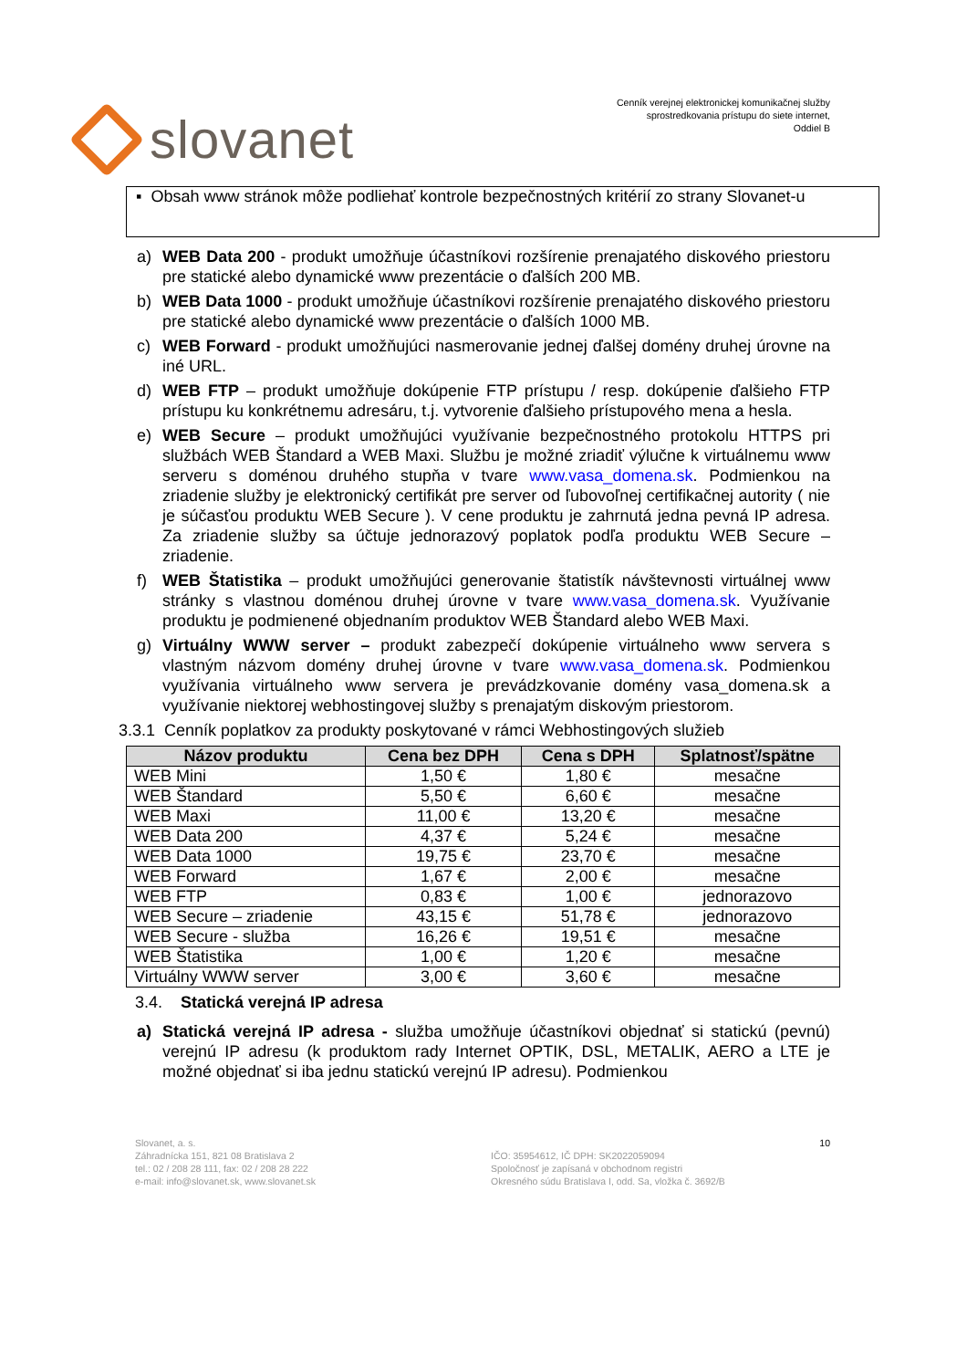slovanet
Cenník verejnej elektronickej komunikačnej služby
sprostredkovania prístupu do siete internet,
Oddiel B
▪ Obsah www stránok môže podliehať kontrole bezpečnostných kritérií zo strany Slovanet-u
a) WEB Data 200 - produkt umožňuje účastníkovi rozšírenie prenajatého diskového priestoru pre statické alebo dynamické www prezentácie o ďalších 200 MB.
b) WEB Data 1000 - produkt umožňuje účastníkovi rozšírenie prenajatého diskového priestoru pre statické alebo dynamické www prezentácie o ďalších 1000 MB.
c) WEB Forward - produkt umožňujúci nasmerovanie jednej ďalšej domény druhej úrovne na iné URL.
d) WEB FTP – produkt umožňuje dokúpenie FTP prístupu / resp. dokúpenie ďalšieho FTP prístupu ku konkrétnemu adresáru, t.j. vytvorenie ďalšieho prístupového mena a hesla.
e) WEB Secure – produkt umožňujúci využívanie bezpečnostného protokolu HTTPS pri službách WEB Štandard a WEB Maxi. Službu je možné zriadiť výlučne k virtuálnemu www serveru s doménou druhého stupňa v tvare www.vasa_domena.sk. Podmienkou na zriadenie služby je elektronický certifikát pre server od ľubovoľnej certifikačnej autority ( nie je súčasťou produktu WEB Secure ). V cene produktu je zahrnutá jedna pevná IP adresa. Za zriadenie služby sa účtuje jednorazový poplatok podľa produktu WEB Secure – zriadenie.
f) WEB Štatistika – produkt umožňujúci generovanie štatistík návštevnosti virtuálnej www stránky s vlastnou doménou druhej úrovne v tvare www.vasa_domena.sk. Využívanie produktu je podmienené objednaním produktov WEB Štandard alebo WEB Maxi.
g) Virtuálny WWW server – produkt zabezpečí dokúpenie virtuálneho www servera s vlastným názvom domény druhej úrovne v tvare www.vasa_domena.sk. Podmienkou využívania virtuálneho www servera je prevádzkovanie domény vasa_domena.sk a využívanie niektorej webhostingovej služby s prenajatým diskovým priestorom.
3.3.1 Cenník poplatkov za produkty poskytované v rámci Webhostingových služieb
| Názov produktu | Cena bez DPH | Cena s DPH | Splatnosť/spätne |
| --- | --- | --- | --- |
| WEB Mini | 1,50 € | 1,80 € | mesačne |
| WEB Štandard | 5,50 € | 6,60 € | mesačne |
| WEB Maxi | 11,00 € | 13,20 € | mesačne |
| WEB Data 200 | 4,37 € | 5,24 € | mesačne |
| WEB Data 1000 | 19,75 € | 23,70 € | mesačne |
| WEB Forward | 1,67 € | 2,00 € | mesačne |
| WEB FTP | 0,83 € | 1,00 € | jednorazovo |
| WEB Secure – zriadenie | 43,15 € | 51,78 € | jednorazovo |
| WEB Secure - služba | 16,26 € | 19,51 € | mesačne |
| WEB Štatistika | 1,00 € | 1,20 € | mesačne |
| Virtuálny WWW server | 3,00 € | 3,60 € | mesačne |
3.4. Statická verejná IP adresa
a) Statická verejná IP adresa - služba umožňuje účastníkovi objednať si statickú (pevnú) verejnú IP adresu (k produktom rady Internet OPTIK, DSL, METALIK, AERO a LTE je možné objednať si iba jednu statickú verejnú IP adresu). Podmienkou
Slovanet, a. s.
Záhradnícka 151, 821 08 Bratislava 2
tel.: 02 / 208 28 111, fax: 02 / 208 28 222
e-mail: info@slovanet.sk, www.slovanet.sk
IČO: 35954612, IČ DPH: SK2022059094
Spoločnosť je zapísaná v obchodnom registri
Okresného súdu Bratislava I, odd. Sa, vložka č. 3692/B
10